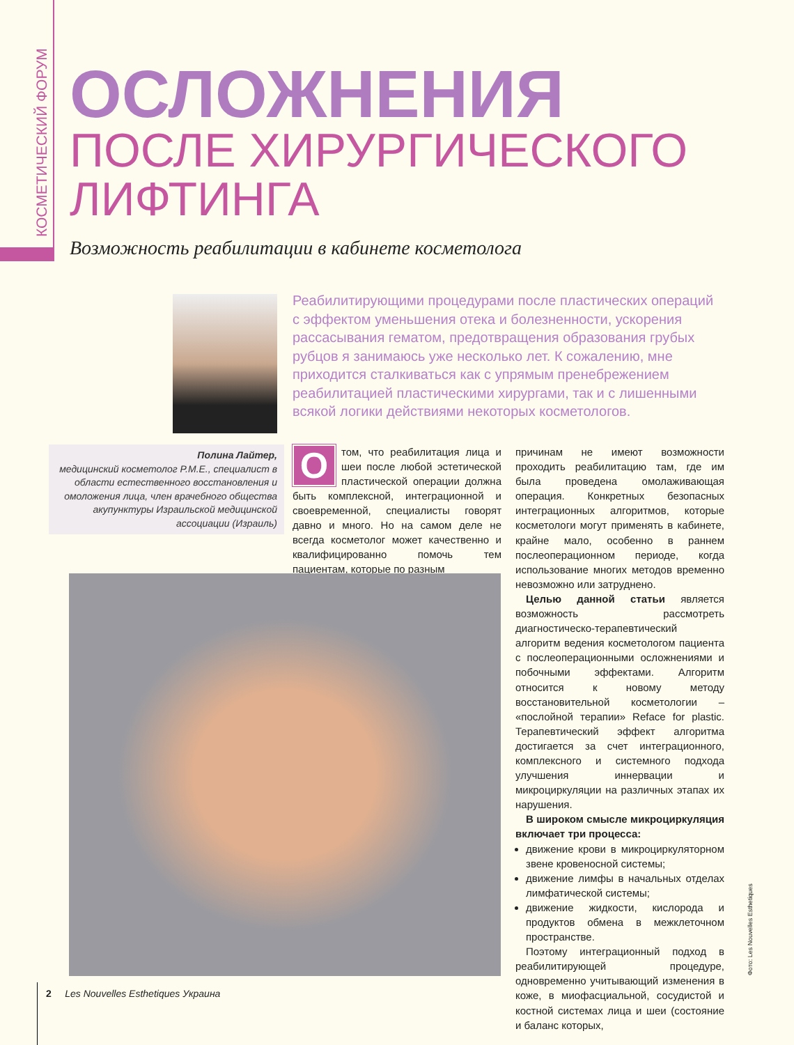КОСМЕТИЧЕСКИЙ ФОРУМ
ОСЛОЖНЕНИЯ
ПОСЛЕ ХИРУРГИЧЕСКОГО ЛИФТИНГА
Возможность реабилитации в кабинете косметолога
Реабилитирующими процедурами после пластических операций с эффектом уменьшения отека и болезненности, ускорения рассасывания гематом, предотвращения образования грубых рубцов я занимаюсь уже несколько лет. К сожалению, мне приходится сталкиваться как с упрямым пренебрежением реабилитацией пластическими хирургами, так и с лишенными всякой логики действиями некоторых косметологов.
Полина Лайтер,
медицинский косметолог P.M.E., специалист в области естественного восстановления и омоложения лица, член врачебного общества акупунктуры Израильской медицинской ассоциации (Израиль)
О том, что реабилитация лица и шеи после любой эстетической пластической операции должна быть комплексной, интеграционной и своевременной, специалисты говорят давно и много. Но на самом деле не всегда косметолог может качественно и квалифицированно помочь тем пациентам, которые по разным
причинам не имеют возможности проходить реабилитацию там, где им была проведена омолаживающая операция. Конкретных безопасных интеграционных алгоритмов, которые косметологи могут применять в кабинете, крайне мало, особенно в раннем послеоперационном периоде, когда использование многих методов временно невозможно или затруднено.
Целью данной статьи является возможность рассмотреть диагностическо-терапевтический алгоритм ведения косметологом пациента с послеоперационными осложнениями и побочными эффектами. Алгоритм относится к новому методу восстановительной косметологии – «послойной терапии» Reface for plastic. Терапевтический эффект алгоритма достигается за счет интеграционного, комплексного и системного подхода улучшения иннервации и микроциркуляции на различных этапах их нарушения.
В широком смысле микроциркуляция включает три процесса:
движение крови в микроциркуляторном звене кровеносной системы;
движение лимфы в начальных отделах лимфатической системы;
движение жидкости, кислорода и продуктов обмена в межклеточном пространстве.
Поэтому интеграционный подход в реабилитирующей процедуре, одновременно учитывающий изменения в коже, в миофасциальной, сосудистой и костной системах лица и шеи (состояние и баланс которых,
Фото: Les Nouvelles Esthetiques
2 Les Nouvelles Esthetiques Украина